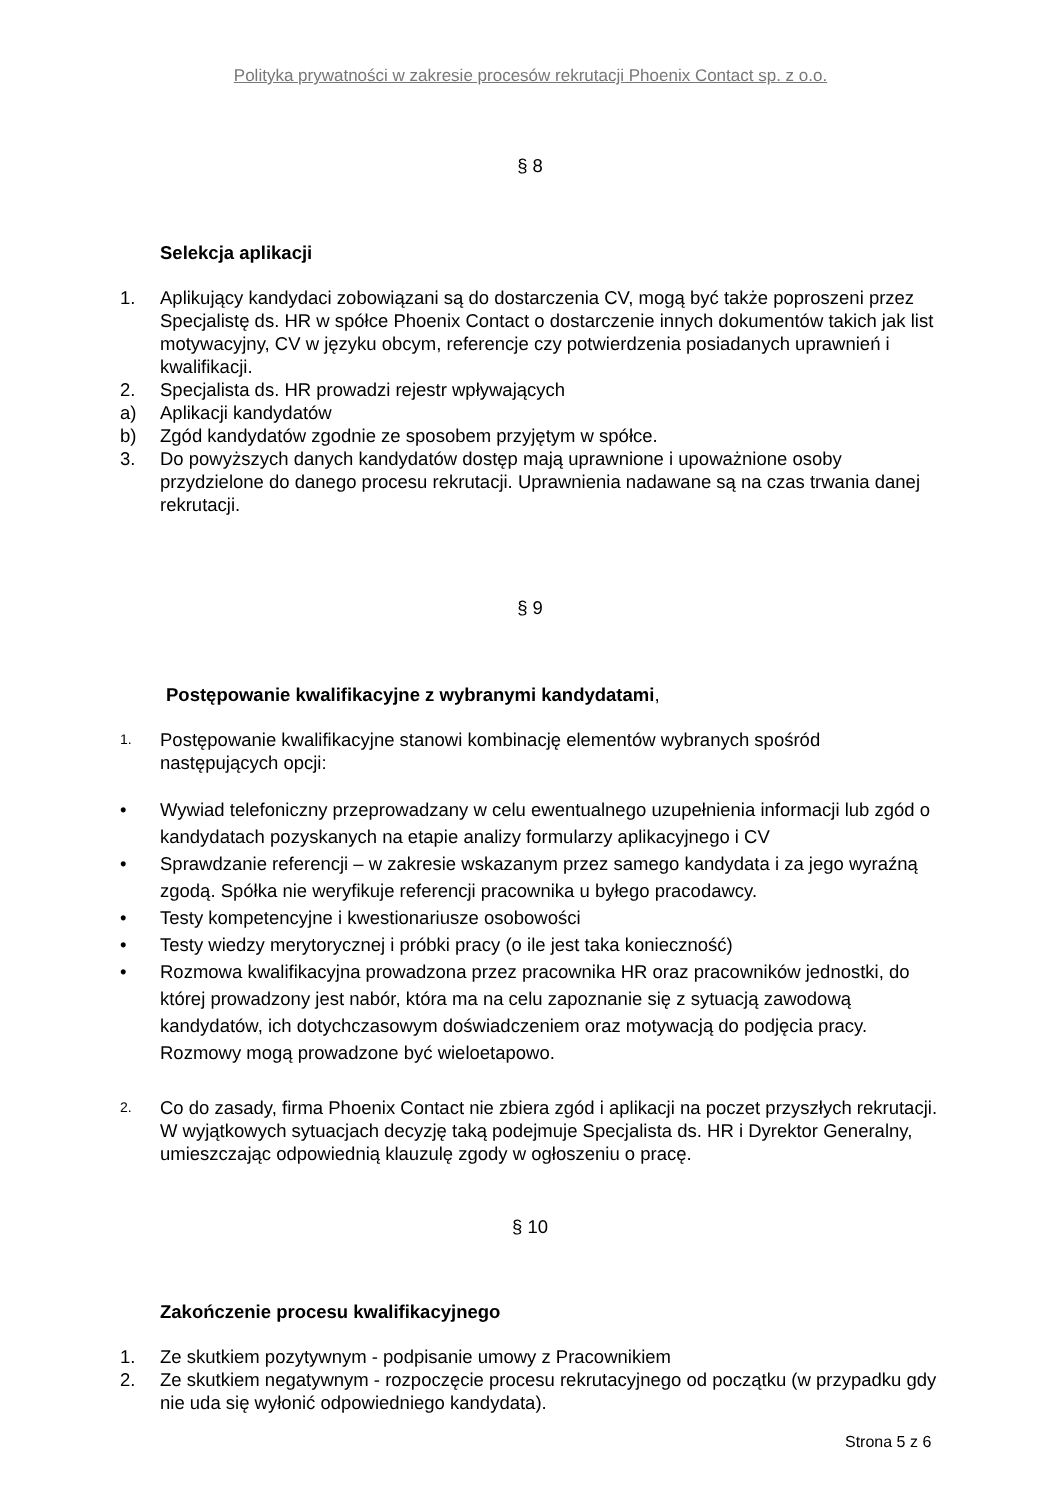Polityka prywatności w zakresie procesów rekrutacji Phoenix Contact sp. z o.o.
§ 8
Selekcja aplikacji
1. Aplikujący kandydaci zobowiązani są do dostarczenia CV, mogą być także poproszeni przez Specjalistę ds. HR w spółce Phoenix Contact o dostarczenie innych dokumentów takich jak list motywacyjny, CV w języku obcym, referencje czy potwierdzenia posiadanych uprawnień i kwalifikacji.
2. Specjalista ds. HR prowadzi rejestr wpływających
a) Aplikacji kandydatów
b) Zgód kandydatów zgodnie ze sposobem przyjętym w spółce.
3. Do powyższych danych kandydatów dostęp mają uprawnione i upoważnione osoby przydzielone do danego procesu rekrutacji. Uprawnienia nadawane są na czas trwania danej rekrutacji.
§ 9
Postępowanie kwalifikacyjne z wybranymi kandydatami,
1. Postępowanie kwalifikacyjne stanowi kombinację elementów wybranych spośród następujących opcji:
• Wywiad telefoniczny przeprowadzany w celu ewentualnego uzupełnienia informacji lub zgód o kandydatach pozyskanych na etapie analizy formularzy aplikacyjnego i CV
• Sprawdzanie referencji – w zakresie wskazanym przez samego kandydata i za jego wyraźną zgodą. Spółka nie weryfikuje referencji pracownika u byłego pracodawcy.
• Testy kompetencyjne i kwestionariusze osobowości
• Testy wiedzy merytorycznej i próbki pracy (o ile jest taka konieczność)
• Rozmowa kwalifikacyjna prowadzona przez pracownika HR oraz pracowników jednostki, do której prowadzony jest nabór, która ma na celu zapoznanie się z sytuacją zawodową kandydatów, ich dotychczasowym doświadczeniem oraz motywacją do podjęcia pracy. Rozmowy mogą prowadzone być wieloetapowo.
2. Co do zasady, firma Phoenix Contact nie zbiera zgód i aplikacji na poczet przyszłych rekrutacji. W wyjątkowych sytuacjach decyzję taką podejmuje Specjalista ds. HR i Dyrektor Generalny, umieszczając odpowiednią klauzulę zgody w ogłoszeniu o pracę.
§ 10
Zakończenie procesu kwalifikacyjnego
1. Ze skutkiem pozytywnym - podpisanie umowy z Pracownikiem
2. Ze skutkiem negatywnym - rozpoczęcie procesu rekrutacyjnego od początku (w przypadku gdy nie uda się wyłonić odpowiedniego kandydata).
Strona 5 z 6